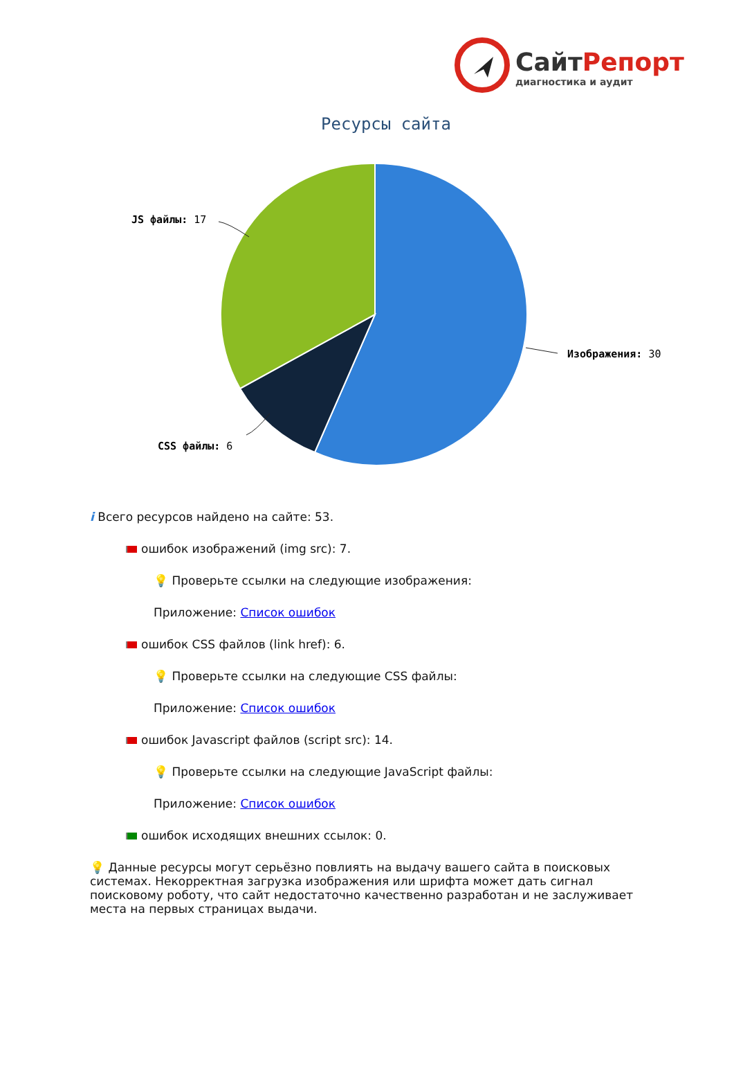СайтРепорт
диагностика и аудит
Ресурсы сайта
JS файлы: 17
Изображения: 30
CSS файлы: 6
i Всего ресурсов найдено на сайте: 53.
ошибок изображений (img src): 7.
💡 Проверьте ссылки на следующие изображения:
Приложение: Список ошибок
ошибок CSS файлов (link href): 6.
💡 Проверьте ссылки на следующие CSS файлы:
Приложение: Список ошибок
ошибок Javascript файлов (script src): 14.
💡 Проверьте ссылки на следующие JavaScript файлы:
Приложение: Список ошибок
ошибок исходящих внешних ссылок: 0.
💡 Данные ресурсы могут серьёзно повлиять на выдачу вашего сайта в поисковых системах. Некорректная загрузка изображения или шрифта может дать сигнал поисковому роботу, что сайт недостаточно качественно разработан и не заслуживает места на первых страницах выдачи.